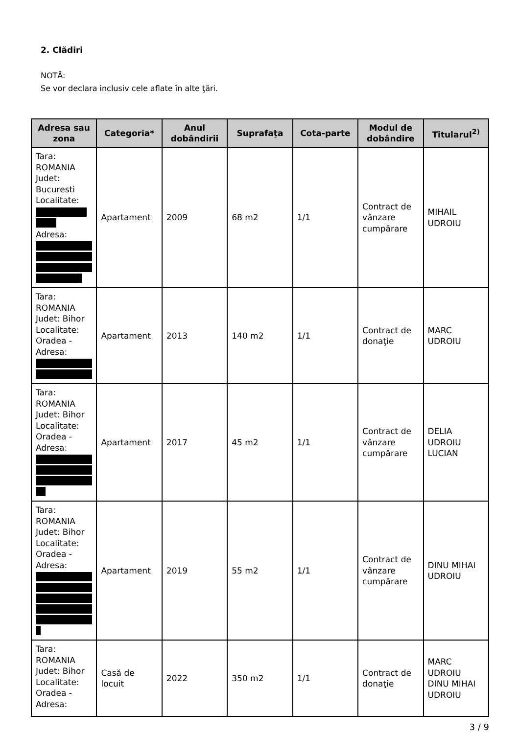2. Clădiri
NOTĂ:
Se vor declara inclusiv cele aflate în alte ţări.
| Adresa sau zona | Categoria* | Anul dobândirii | Suprafaţa | Cota-parte | Modul de dobândire | Titularul<sup>2)</sup> |
| --- | --- | --- | --- | --- | --- | --- |
| Tara: ROMANIA Judet: Bucuresti Localitate: Adresa: | Apartament | 2009 | 68 m2 | 1/1 | Contract de vânzare cumpărare | MIHAIL UDROIU |
| Tara: ROMANIA Judet: Bihor Localitate: Oradea - Adresa: | Apartament | 2013 | 140 m2 | 1/1 | Contract de donaţie | MARC UDROIU |
| Tara: ROMANIA Judet: Bihor Localitate: Oradea - Adresa: | Apartament | 2017 | 45 m2 | 1/1 | Contract de vânzare cumpărare | DELIA UDROIU LUCIAN |
| Tara: ROMANIA Judet: Bihor Localitate: Oradea - Adresa: | Apartament | 2019 | 55 m2 | 1/1 | Contract de vânzare cumpărare | DINU MIHAI UDROIU |
| Tara: ROMANIA Judet: Bihor Localitate: Oradea - Adresa: | Casă de locuit | 2022 | 350 m2 | 1/1 | Contract de donaţie | MARC UDROIU DINU MIHAI UDROIU |
3 / 9